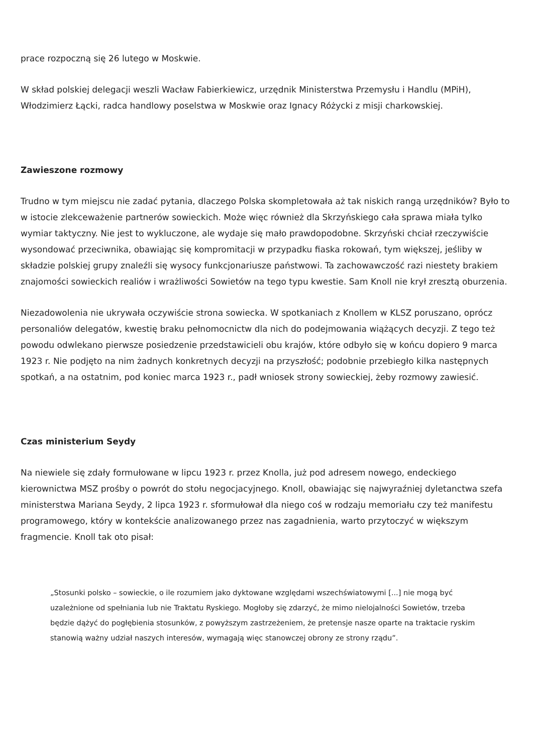prace rozpoczną się 26 lutego w Moskwie.
W skład polskiej delegacji weszli Wacław Fabierkiewicz, urzędnik Ministerstwa Przemysłu i Handlu (MPiH), Włodzimierz Łącki, radca handlowy poselstwa w Moskwie oraz Ignacy Różycki z misji charkowskiej.
Zawieszone rozmowy
Trudno w tym miejscu nie zadać pytania, dlaczego Polska skompletowała aż tak niskich rangą urzędników? Było to w istocie zlekceważenie partnerów sowieckich. Może więc również dla Skrzyńskiego cała sprawa miała tylko wymiar taktyczny. Nie jest to wykluczone, ale wydaje się mało prawdopodobne. Skrzyński chciał rzeczywiście wysondować przeciwnika, obawiając się kompromitacji w przypadku fiaska rokowań, tym większej, jeśliby w składzie polskiej grupy znaleźli się wysocy funkcjonariusze państwowi. Ta zachowawczość razi niestety brakiem znajomości sowieckich realiów i wrażliwości Sowietów na tego typu kwestie. Sam Knoll nie krył zresztą oburzenia.
Niezadowolenia nie ukrywała oczywiście strona sowiecka. W spotkaniach z Knollem w KLSZ poruszano, oprócz personaliów delegatów, kwestię braku pełnomocnictw dla nich do podejmowania wiążących decyzji. Z tego też powodu odwlekano pierwsze posiedzenie przedstawicieli obu krajów, które odbyło się w końcu dopiero 9 marca 1923 r. Nie podjęto na nim żadnych konkretnych decyzji na przyszłość; podobnie przebiegło kilka następnych spotkań, a na ostatnim, pod koniec marca 1923 r., padł wniosek strony sowieckiej, żeby rozmowy zawiesić.
Czas ministerium Seydy
Na niewiele się zdały formułowane w lipcu 1923 r. przez Knolla, już pod adresem nowego, endeckiego kierownictwa MSZ prośby o powrót do stołu negocjacyjnego. Knoll, obawiając się najwyraźniej dyletanctwa szefa ministerstwa Mariana Seydy, 2 lipca 1923 r. sformułował dla niego coś w rodzaju memoriału czy też manifestu programowego, który w kontekście analizowanego przez nas zagadnienia, warto przytoczyć w większym fragmencie. Knoll tak oto pisał:
„Stosunki polsko – sowieckie, o ile rozumiem jako dyktowane względami wszechświatowymi [...] nie mogą być uzależnione od spełniania lub nie Traktatu Ryskiego. Mogłoby się zdarzyć, że mimo nielojalności Sowietów, trzeba będzie dążyć do pogłębienia stosunków, z powyższym zastrzeżeniem, że pretensje nasze oparte na traktacie ryskim stanowią ważny udział naszych interesów, wymagają więc stanowczej obrony ze strony rządu”.